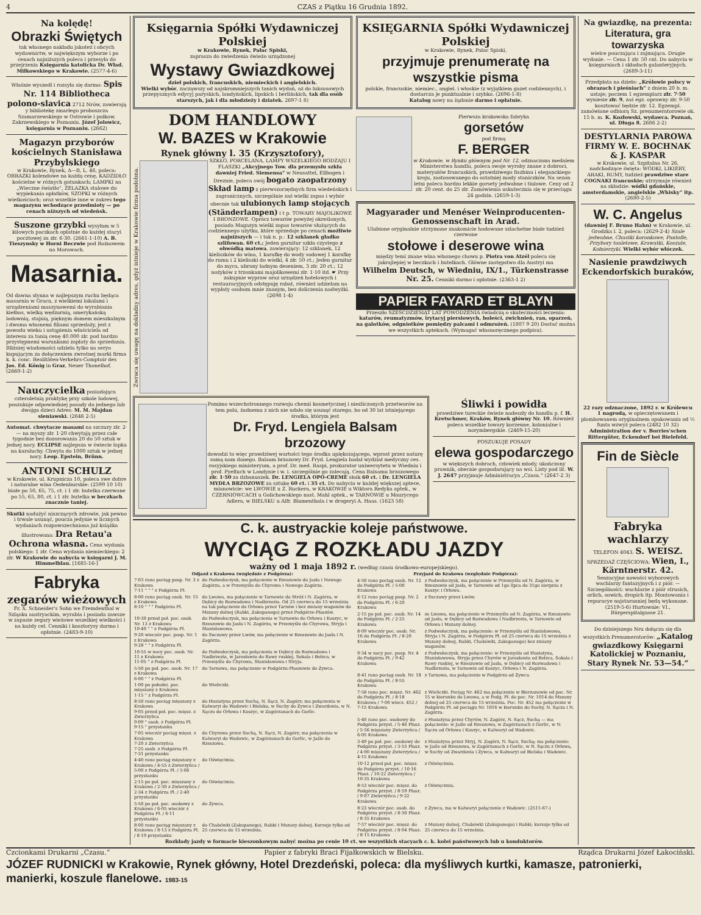4 CZAS z Piątku 16 Grudnia 1892.
Na kolędę!
Obrazki Świętych
tak własnego nakładu jakoteż i obcych wydawnictw, w największym wyborze i po cenach najniższych poleca i przesyła do przejrzenia Księgarnia katolicka Dr. Wład. Miłkowskiego w Krakowie. (2577-4-6)
Właśnie wyszedł i rozsyła się darmo: Spis Nr. 114 Bibliotheca polono-slavica 2712 Nrów, zawierają y bibliotekę zmarłego proboszcza Szamarzewskiego w Ostrowie i pułkow. Zakrzewskiego w Poznaniu. Józef Jolowicz, księgarnia w Poznaniu. (2662)
Magazyn przyborów kościelnych Stanisława Przybylskiego
w Krakowie, Rynek, A—B, L. 46, poleca: OBRAZKI kolendowe na każdą cenę, KADZIDŁO kościelne w różnych gatunkach; LAMPKI na „Wieczne światło”, ŻELAZKA stalowe do wypiekania opłatków, SZOPKI w różnych wielkościach; oraz wszelkie inne w zakres tego magazynu wchodzące przedmioty — po cenach niższych od wiedeńsk.
Suszone grzybki wysyłam w 5 kilowych paczkach opłatnie do każdej stacyi pocztowej za złr. 6·30. (2661-1-10) A. B. Tieszynsky w Horni Beczwie pod Rożnowem na Morawach.
Masarnia.
Od dawna słynna w najlepszym ruchu będąca masarnia w Gracu, z wielkiemi lokalami i urządzeniami maszynowemi do wyrabiania kiełbas, wielką wędzarnią, amerykańską lodownią, stajnią, pięknym domem mieszkalnym i dwoma własnemi filiami sprzedaży, jest z powodu wieku i ustąpienia właściciela od interesu za tanią cenę 40.000 złr. pod bardzo przystępnemi warunkami zapłaty do sprzedania. Bliższej wiadomości udziela tylko na seryo kupującym za dołączeniem zwrotnej marki firma k. k. conc. Realitäten-Verkehrs-Comptoir des Jos. Ed. König in Graz, Neuer Thonelhof. (2660-1-2)
Nauczycielka posiadająca czteroletnią praktykę przy szkole ludowej, poszukuje odpowiedniej posady do jednego lub dwojga dzieci Adres: M. M. Majdan sieniawski. (2646 2-5)
Automat. chwytacze masami na szczury złr. 2·— na myszy złr. 1·20 chwytają przez całe tygodnie bez dozorowania 20 do 50 sztuk w jednej nocy. ECLIPSE najlepsza w świecie łapka na karaluchy. Chwyta do 1000 sztuk w jednej nocy. Leop. Epstein, Brünn.
ANTONI SCHULZ
w Krakowie, ul. Krupnicza 10, poleca swe dobre i naturalne wina Oedenburskie: (2599 10 10) białe po 50, 65, 75, ct. i 1 złr. butelka czerwone po 55, 65, 80, ct. i 1 złr. butelka w beczkach znacznie taniej.
Skutki nadużyć niszczących zdrowie, jak pewno i trwale usunąć, poucza jedynie w licznych wydaniach rozpowszechniona już książka illustrowana: Dra Retau'a Ochrona własna. Cena wydania polskiego: 1 złr. Cena wydania niemieckiego: 2 złr. W Krakowie do nabycia w księgarni J. M. Himmelblau. [1685-16-]
Fabryka
zegarów wieżowych
Fr. X. Schneider's Sohn we Fremdenthal w Szląsku austryackim, wyrabia i posiada zawsze w zapasie zegary wieżowe wszelkiej wielkości i na każdy cel. Cenniki i kosztorysy darmo i opłatnie. (2483-9-10)
Księgarnia Spółki Wydawniczej Polskiej
w Krakowie, Rynek, Pałac Spiski,
zaprasza do zwiedzenia świeżo urządzonej
Wystawy Gwiazdkowej
dzieł polskich, francuskich, niemieckich i angielskich.
Wielki wybór, zacząwszy od najskromniejszych tanich wydań, aż do luksusowych przepysznych edycyj paryskich, londyńskich, lipskich i berlińskich, tak dla osób starszych, jak i dla młodzieży i dziatek. 2697-1 8)
KSIĘGARNIA Spółki Wydawniczej Polskiej
w Krakowie, Rynek, Pałac Spiski,
przyjmuje prenumeratę na wszystkie pisma
polskie, francuskie, niemiec., angiel. i włoskie (z wyjątkiem gazet codziennych), i dostarcza je punktualnie i szybko. (2696-1-8)
Katalog nowy na żądanie darmo i opłatnie.
DOM HANDLOWY
W. BAZES w Krakowie
Rynek główny l. 35 (Krzysztofory),
Zwraca się uwagę na dokładny adres, gdyż istnieje w Krakowie firma podobna.
SZKŁO, PORCELANA, LAMPY WSZELKIEGO RODZAJU I FLASZKI „Akcyjnego Tow. dla przemysłu szkła dawniej Fried. Siemensa“ w Neusattel, Ellbogen i Dreznie, poleca swój bogato zaopatrzony Skład lamp z pierwszorzędnych firm wiedeńskich i zagranicznych, szczególnie zaś wielki zapas i wybór obecnie tak ulubionych lamp stojących (Ständerlampen) i t p. TOWARY MAJOLIKOWE I BRONZOWE. Oprócz towarów powyżej określonych, posiada Magazyn wielki zapas towarów służących do codziennego użytku, które sprzedaje po cenach możliwie najniższych — i tak n. p.: 12 szklanek gładko szlifowan. 60 ct.; Jeden garnitur szkła czystego z obwódką matowa, zawierający: 12 szklanek, 12 kieliszków do wina, 1 karafkę do wody sodowej 1 karafkę do rumu i 2 kieliszki do wódki, 4 złr. 50 ct.; Jeden garnitur do myca, ubrany ładnym deseniem, 3 złr. 20 ct.; 12 nożyków z trzonkami majolikowemi złr. 1·10 itd. ☛ Przy zakupnie wypraw oraz urządzeń hotelowych i restauracyjnych odstępuję rabat, również udzielam na wypłaty osobom mnie znanym, bez doliczenia nadwyżki. (2698 1-4)
Pierwsza krakowska fabryka
gorsetów
pod firmą
F. BERGER
w Krakowie, w Rynku głównym pod Nr. 12, odznaczona medalem Ministerstwa handlu, poleca swoje wyroby znane z dobroci, materyałów francuskich, prawdziwego fiszbinu i eleganckiego kroju, zastosowanego do ostatniej mody staniczków. Na sezon letni poleca bardzo lekkie gorsety jedwabne i tiulowe. Ceny od 2 złr. 20 cent. do 25 złr. Zamówienia uskutecznia się w przeciągu 24 godzin. (2659-1-3)
Magyarader und Menéser Weinproducenten-Genossenschaft in Arad.
Ulubione oryginalnie utrzymane znakomicie hodowane szlachetne białe tudzież czerwone
stołowe i deserowe wina
między temi znane wina własnego chowu p. Piotra von Atzél poleca się jakrajlepiej w beczkach i butelkach. Główne zastępstwo dla Austryi ma Wilhelm Deutsch, w Wiedniu, IX/1., Türkenstrasse Nr. 25. Cenniki darmo i opłatnie. (2363-1 2)
PAPIER FAYARD ET BLAYN
Przeszło SZEŚĆDZIESIĄT LAT POWODZENIA świadczą o skuteczności leczenia: katarów, reumatyzmów, irytacyj piersiowych, boleści, zwichnień, ran, oparzeń, na galotków, odgniotków pomiędzy palcami i odmrożeń. (1807 9 20) Dostać można we wszystkich aptekach. (Wymagać własnoręcznego podpisu).
Pomimo wszechstronnego rozwoju chemii kosmetycznej i niezliczonych przetworów na tem polu, żadnemu z nich nie udało się usunąć starego, bo od 30 lat istniejącego środka, którym jest
Dr. Fryd. Lengiela Balsam brzozowy
dowodzi to więc prawdziwej wartości tego środka upiększającego, wprost przez naturę samą nam danego. Balsam brzozowy Dr. Fryd. Lengiela badał wydział medyczny ces. rosyjskiego ministeryum, a prof. Dr. med. Raspi, prokurator uniwersytetu w Wiedniu i prof. Pyefluch w Londynie i w. i. szczególnie go zalecają. Cena Balsamu brzozowego złr. 1·50 za dzbanuszek. Dr. LENGIELA OPO-CREME słoik 60 ct. i Dr. LENGIELA MYDŁA BRZOZOWE za sztukę 60 ct. i 35 ct. Do nabycia w każdej większej aptece, mianowicie: we LWOWIE u Z. Ruckera, w KRAKOWIE u Wiktora Redyka aptek., w CZERNIOWCACH u Golichowskiego nast. Mahl aptek., w TARNOWIE u Maurycego Adlera, w BIELSKU u Alfr. Blumenthala i w drogeryi A. Haas. (1623 58)
Śliwki i powidła
prawdziwe tureckie świeże nadeszły do handlu p. f. H. Kretschmer, Kraków, Rynek główny Nr. 10. Również poleca wszelkie towary korzenne, kolonialne i norymbergskie. (2469-15-20)
POSZUKUJE POSADY
elewa gospodarczego
w większych dobrach, człowiek młody, ukończony prawnik, obecnie gospodarujący na wsi. Listy pod lit. W. J. 2647 przyjmuje Administracya „Czasu.“ (2647-2 3)
C. k. austryackie koleje państwowe.
WYCIĄG Z ROZKŁADU JAZDY
ważny od 1 maja 1892 r. (według czasu środkowo-europejskiego).
| Odjazd z Krakowa (względnie z Podgórza): | |
| --- | --- |
| 7·03 rano pociąg posp. Nr. 3 z Krakowa 7·11 " " " z Podgórza Pł. | do Podwołoczysk, ma połączenie w Rzeszowie do Jasła i Nowego Zagórza, a w Przemyślu do Chyrowa i Nowego Zagórza. |
| 8·00 rano pociąg osob. Nr. 15 z Krakowa 8·10 " " " Podgórza Pł. | do Lwowa, ma połączenie w Tarnowie do Stróż i N. Zagórza, w Dębicy do Rozwadowa i Nadbrzezia. Od 25 czerwca do 15 września na tak połączenie do Orłowa przez Tarnów i bez zmiany wagonów do Mszany dolnej (Rabki, Zakopanego) przez Podgórze-Płaszów. |
| 10·30 przed poł. poc. osob. Nr. 13 z Krakowa 10·40 " " z Podgórza Pł. | do Podwołoczysk, ma połączenia w Tarnowie do Orłowa i Koszyc, w Rzeszowie do Jasła i N. Zagórza, w Przemyślu do Chyrowa, Stryja i Stanisławowa. |
| 9·20 wieczór poc. posp. Nr. 1 z Krakowa 9·28 " " z Podgórza Pł. | do Suczawy przez Lwów, ma połączenie w Rzeszowie do Jasła i N. Zagórza. |
| 10·55 w nocy poc. osob. Nr. 11 z Krakowa 11·05 " z Podgórza Pł. | do Podwołoczysk, ma połączenia w Dębicy do Rozwadowa i Nadbrzezia, w Jarosławiu do Rawy ruskiej, Sokala i Bełzca, w Przemyślu do Chyrowa, Stanisławowa i Stryja. |
| 5·50 po poł. poc. osob. Nr. 17 z Krakowa 6·00 " " z Podgórza Pł. | do Tarnowa, ma połączenie w Podgórzu-Płaszowie do Żywca. |
| 1·00 po południ. poc. mięszany z Krakowa 1·15 " z Podgórza Pł. | do Wieliczki. |
| 8·50 rano pociąg mięszany z Krakowa 9·05 przed poł. poc. mięsz. z Zwierzyńca 9·09 " osob. z Podgórza Pł. 9·15 " przystanku | do Husiatyna przez Suchą, N. Sącz, N. Zagórz; ma połączenia w Kalwaryi do Wadowic i Bielska, w Suchy do Żywca i Zwardonia, w N. Sączu do Orłowa i Koszyc, w Zagórzanach do Gorlic. |
| 7·05 wieczór pociąg mięsz. z Krakowa 7·20 z Zwierzyńca 7·25 osob. z Podgórza Pł. 7·31 przystanku | do Chyrowa przez Suchą, N. Sącz, N. Zagórz; ma połączenia w Kalwaryi do Wadowic, w Zagórzanach do Gorlic, w Jaśle do Rzeszowa. |
| 4·40 rano pociąg mięszany z Krakowa / 4·55 z Zwierzyńca / 5·00 z Podgórza Pł. / 5·06 przystanku | do Oświęcimia. |
| 2·15 po poł. poc. mięszany z Krakowa / 2·30 z Zwierzyńca / 2·34 z Podgórza Pł. / 2·40 przystanku | do Oświęcimia. |
| 5·50 po poł. poc. osobowy z Krakowa / 6·05 wieczór z Podgórza Pł. / 6·11 przystanku | do Żywca. |
| 8·00 rano pociąg mięszany z Krakowa / 8·13 z Podgórza Pł. / 8·19 przystanku | do Chabówki (Zakopanego), Rabki i Mszany dolnej. Kursuje tylko od 25 czerwca do 15 września. |
| Przyjazd do Krakowa (względnie Podgórza): | |
| --- | --- |
| 4·50 rano pociąg osob. Nr. 12 do Podgórza Pł. / 5·00 Krakowa | z Podwołoczysk, ma połączenie w Przemyślu od N. Zagórza, w Rzeszowie od Jasła, w Tarnowie od 1go lipca do 31go sierpnia z Koszyc i Orłowa. |
| 6·12 rano pociąg posp. Nr. 2 do Podgórza Pł. / 6·20 Krakowa | z Suczawy przez Lwów. |
| 2·15 po poł. poc. osob. Nr. 14 do Podgórza Pł. / 2·25 Krakowa | ze Lwowa, ma połączenie w Przemyślu od N. Zagórza, w Rzeszowie od Jasła, w Dębicy od Rozwadowa i Nadbrzezia, w Tarnowie od Orłowa i Mszany dolnej. |
| 8·09 wieczór poc. osob. Nr. 16 do Podgórza Pł. / 8·20 Krakowa | z Podwołoczysk, ma połączenie: w Przemyślu od Stanisławowa, Stryja i N. Zagórza, w Podgórzu Pł. od 25 czerwca do 15 września z Mszany dolnej, Rabki, Chabówki, Zakopanego) bez zmiany wagonów. |
| 9·34 w nocy poc. posp. Nr. 4 do Podgórza Pł. / 9·42 Krakowa | z Podwołoczysk, ma połączenie: w Przemyślu od Husiatyna, Stanisławowa, Stryja przez Chyrów w Jarosławiu od Bełzca, Sokala i Rawy ruskiej, w Rzeszowie od Jasła, w Dębicy od Rozwadowa i Nadbrzezia, w Tarnowie od Koszyc, Orłowa i N. Zagórza. |
| 8·41 rano pociąg osob. Nr. 18 do Podgórza Pł. / 8·55 Krakowa | z Tarnowa, ma połączenie w Podgórzu od Żywca |
| 7·58 rano poc. mięsz. Nr. 462 do Podgórza Pł. / 8·18 Krakowa / 7·00 wiecz. 452 / 7·15 Krakowa | z Wieliczki. Pociąg Nr. 462 ma połączenie w Bierzanowie od poc. Nr. 15 w kierunku do Lwowa, a w Podg. Pł. do poc. Nr. 1014 do Mszany dolnej od 25 czerwca do 15 września. Poc. Nr. 452 ma połączenie w Podgórzu Pł. od pociągu Nr. 1016 w kierunku do Suchy, N. Sącza i N. Zagórza. |
| 5·40 rano poc. osobowy do Podgórza przyst. / 5·46 Płasz. / 5·56 mięszany Zwierzyńca / 6·05 Krakowa | z Husiatyna przez Chyrów, N. Zagórz, N. Sącz, Suchą — ma połączenie: w Jaśle od Rzeszowa, w Zagórzanach z Gorlic, w N. Sączu od Orłowa i Koszyc, w Kalwaryi od Wadowic. |
| 3·49 po poł. poc. osobowy do Podgórza przyst. / 3·55 Płasz. / 4·00 mięszany Zwierzyńca / 4·15 Krakowa | z Husiatyna przez Stryj, N. Zagórz, N. Sącz, Suchą; ma połączenie: w Jaśle od Rzeszowa, w Zagórzanach z Gorlic, w N. Sączu z Orłowa, w Suchy od Zwardonia i Żywca, w Kalwaryi od Bielska i Wadowic. |
| 10·12 przed poł. poc. mięsz. do Podgórza przyst. / 10·16 Płasz. / 10·22 Zwierzyńca / 10·35 Krakowa | z Oświęcimia. |
| 8·53 wieczór poc. mięsz. do Podgórza przyst. / 8·59 Płasz. / 9·07 Zwierzyńca / 9·22 Krakowa | z Oświęcimia. |
| 8·23 wieczór poc. osob. do Podgórza przyst. / 8·30 Płasz. / 8·35 Krakowa | z Żywca, ma w Kalwaryi połączenie z Wadowic. (2511-67-) |
| 7·57 wieczór poc. mięsz. do Podgórza przyst. / 8·04 Płasz. / 8·15 Krakowa | z Mszany dolnej, Chabówki (Zakopanego) i Rabki; kursuje tylko od 25 czerwca do 15 września. |
Rozkłady jazdy w formacie kieszonkowym nabyć można po cenie 10 ct. we wszystkich stacyach c. k. kolei państwowych lub u konduktorów.
Na gwiazdkę, na prezenta:
Literatura, gra towarzyska
wielce pouczająca i zajmująca. Drugie wydanie. — Cena 1 złr. 50 cnt. Do nabycia w księgarniach i składach galanteryjnych. (2689-3-11)
Przedpłata na dzieło: „Królowie polscy w obrazach i pieśniach“ z dniem 20 b. m. ustaje; poczem 1 egzemplarz złr. 7·50 wyniesie złr. 9, zaś egz. oprawny złr. 9·50 kosztować będzie złr. 12. Egzempl. zamówione odbiorą Sz. prenumeratorowie ok. 15 b. m. K. Kozłowski, wydawca. Poznań, ul. Długa 8. 2686 2-2)
DESTYLARNIA PAROWA FIRMY W. E. BOCHNAK & J. KASPAR
w Krakowie, ul. Szpitalna Nr. 26, nadchodzące święta: WÓDKI, LIKIERY, ARAKI, RUMY, tudzież prawdziwe stare COGNAKI francuskie; utrzymuje również na składzie: wódki gdańskie, amsterdamskie, angielskie „Whisky“ itp. (2680-2-5)
W. C. Angelus
(dawniej F. Bruno Hahn) w Krakowie, ul. Grodzka l. 2, poleca: (2629-2-4) Szale jedwabne, Chustki koronkowe, Pantofle, Przybory toaletowe, Krawatki, Koszule, Kołnierzyki. Wielki wybór włóczek.
Nasienie prawdziwych Eckendorfskich buraków,
22 razy odznaczone, 1892 r. w Królewcu 1 nagrodą, w opieczętowanem i plombowanem oryginalnem opakowaniu od ½ funta wzwyż poleca (2482 10 32) Administration der v. Borries'schen Rittergüter, Eckendorf bei Bielefeld.
Fin de Siècle
Fabryka wachlarzy
TELEFON 4043. S. WEISZ.
SPRZEDAŻ CZĘŚCIOWA: Wien, I., Kärntnerstr. 42.
Senzacyjne nowości wyborowych wachlarzy fantazyjnych i z piór. — Szczególności: wachlarze z piór strusich, orlich, sowich, dropich itp. Montowania i reparacye najstaranniej będą wykonane. (2519-5-6) Hurtownie: VI., Bürgerspitalgasse 21.
Do dzisiejszego Nru dołącza się dla wszystkich Prenumeratorów: „Katalog gwiazdkowy Księgarni Katolickiej w Poznaniu, Stary Rynek Nr. 53—54.“
Czcionkami Drukarni „Czasu.“Papier z fabryki Braci Fijałkowskich w Bielsku. Rządca Drukarni Józef Łakociński.
JÓZEF RUDNICKI w Krakowie, Rynek główny, Hotel Drezdeński, poleca: dla myśliwych kurtki, kamasze, patronierki, manierki, koszule flanelowe. 1983-15